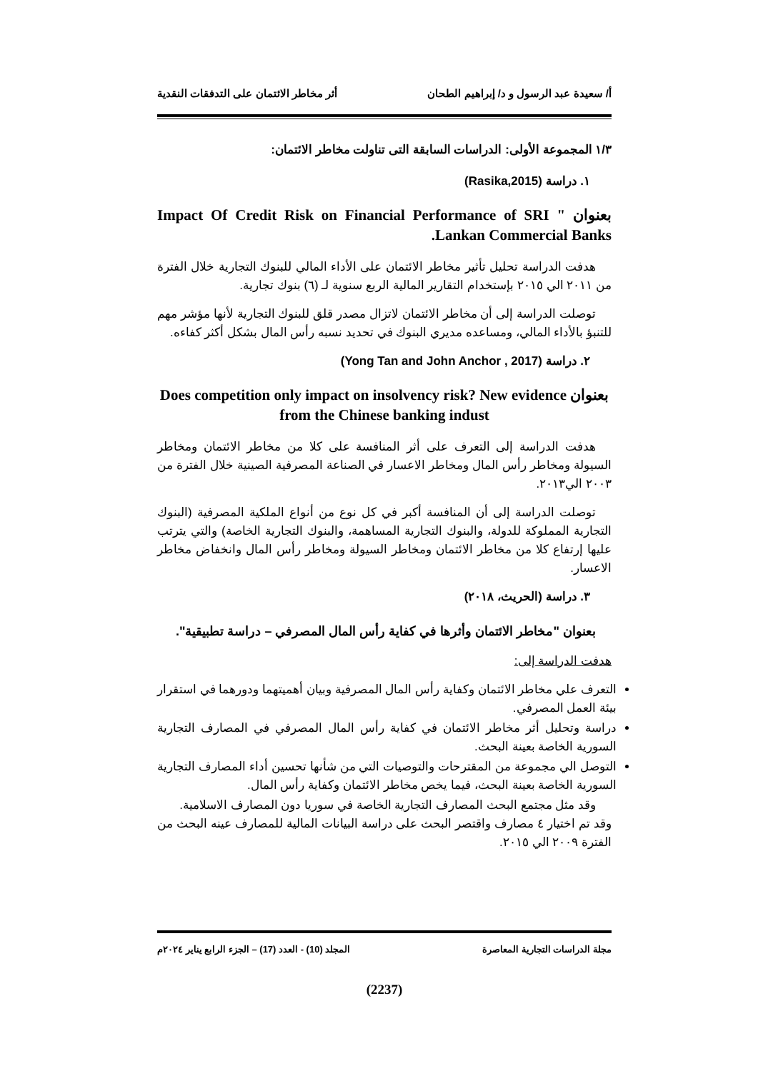أ/ سعيدة عبد الرسول و د/ إبراهيم الطحان أثر مخاطر الائتمان على التدفقات النقدية
١/٣ المجموعة الأولى: الدراسات السابقة التى تناولت مخاطر الائتمان:
١. دراسة (Rasika,2015)
بعنوان " Impact Of Credit Risk on Financial Performance of SRI Lankan Commercial Banks.
هدفت الدراسة تحليل تأثير مخاطر الائتمان على الأداء المالي للبنوك التجارية خلال الفترة من ٢٠١١ الي ٢٠١٥ بإستخدام التقارير المالية الربع سنوية لـ (٦) بنوك تجارية.
توصلت الدراسة إلى أن مخاطر الائتمان لاتزال مصدر قلق للبنوك التجارية لأنها مؤشر مهم للتنبؤ بالأداء المالي، ومساعده مديري البنوك في تحديد نسبه رأس المال بشكل أكثر كفاءه.
٢. دراسة (Yong Tan and John Anchor , 2017)
بعنوان Does competition only impact on insolvency risk? New evidence from the Chinese banking indust
هدفت الدراسة إلى التعرف على أثر المنافسة على كلا من مخاطر الائتمان ومخاطر السيولة ومخاطر رأس المال ومخاطر الاعسار في الصناعة المصرفية الصينية خلال الفترة من ٢٠٠٣ الي٢٠١٣.
توصلت الدراسة إلى أن المنافسة أكبر في كل نوع من أنواع الملكية المصرفية (البنوك التجارية المملوكة للدولة، والبنوك التجارية المساهمة، والبنوك التجارية الخاصة) والتي يترتب عليها إرتفاع كلا من مخاطر الائتمان ومخاطر السيولة ومخاطر رأس المال وانخفاض مخاطر الاعسار.
٣. دراسة (الحريث، ٢٠١٨)
بعنوان "مخاطر الائتمان وأثرها في كفاية رأس المال المصرفي – دراسة تطبيقية".
هدفت الدراسة إلى:
التعرف علي مخاطر الائتمان وكفاية رأس المال المصرفية وبيان أهميتهما ودورهما في استقرار بيئة العمل المصرفي.
دراسة وتحليل أثر مخاطر الائتمان في كفاية رأس المال المصرفي في المصارف التجارية السورية الخاصة بعينة البحث.
التوصل الي مجموعة من المقترحات والتوصيات التي من شأنها تحسين أداء المصارف التجارية السورية الخاصة بعينة البحث، فيما يخص مخاطر الائتمان وكفاية رأس المال.
وقد مثل مجتمع البحث المصارف التجارية الخاصة في سوريا دون المصارف الاسلامية.
وقد تم اختيار ٤ مصارف واقتصر البحث على دراسة البيانات المالية للمصارف عينه البحث من الفترة ٢٠٠٩ الي ٢٠١٥.
مجلة الدراسات التجارية المعاصرة المجلد (10) - العدد (17) – الجزء الرابع يناير ٢٠٢٤م
(2237)